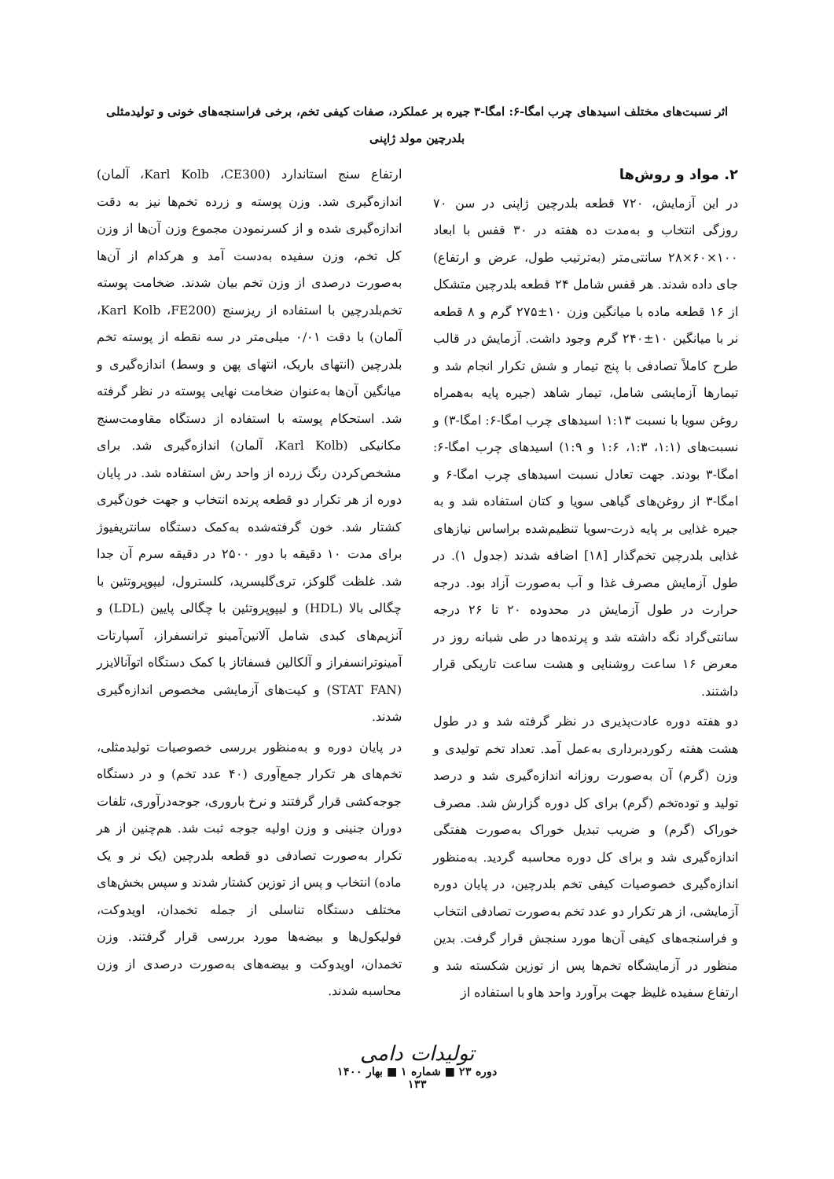اثر نسبت‌های مختلف اسیدهای چرب امگا-۶: امگا-۳ جیره بر عملکرد، صفات کیفی تخم، برخی فراسنجه‌های خونی و تولیدمثلی بلدرچین مولد ژاپنی
۲. مواد و روش‌ها
در این آزمایش، ۷۲۰ قطعه بلدرچین ژاپنی در سن ۷۰ روزگی انتخاب و به‌مدت ده هفته در ۳۰ قفس با ابعاد ۱۰۰×۶۰×۲۸ سانتی‌متر (به‌ترتیب طول، عرض و ارتفاع) جای داده شدند. هر قفس شامل ۲۴ قطعه بلدرچین متشکل از ۱۶ قطعه ماده با میانگین وزن ۱۰±۲۷۵ گرم و ۸ قطعه نر با میانگین ۱۰±۲۴۰ گرم وجود داشت. آزمایش در قالب طرح کاملاً تصادفی با پنج تیمار و شش تکرار انجام شد و تیمارها آزمایشی شامل، تیمار شاهد (جیره پایه به‌همراه روغن سویا با نسبت ۱:۱۳ اسیدهای چرب امگا-۶: امگا-۳) و نسبت‌های (۱:۱، ۱:۳، ۱:۶ و ۱:۹) اسیدهای چرب امگا-۶: امگا-۳ بودند. جهت تعادل نسبت اسیدهای چرب امگا-۶ و امگا-۳ از روغن‌های گیاهی سویا و کتان استفاده شد و به جیره غذایی بر پایه ذرت-سویا تنظیم‌شده براساس نیازهای غذایی بلدرچین تخم‌گذار [۱۸] اضافه شدند (جدول ۱). در طول آزمایش مصرف غذا و آب به‌صورت آزاد بود. درجه حرارت در طول آزمایش در محدوده ۲۰ تا ۲۶ درجه سانتی‌گراد نگه داشته شد و پرنده‌ها در طی شبانه روز در معرض ۱۶ ساعت روشنایی و هشت ساعت تاریکی قرار داشتند.
دو هفته دوره عادت‌پذیری در نظر گرفته شد و در طول هشت هفته رکوردبرداری به‌عمل آمد. تعداد تخم تولیدی و وزن (گرم) آن به‌صورت روزانه اندازه‌گیری شد و درصد تولید و توده‌تخم (گرم) برای کل دوره گزارش شد. مصرف خوراک (گرم) و ضریب تبدیل خوراک به‌صورت هفتگی اندازه‌گیری شد و برای کل دوره محاسبه گردید. به‌منظور اندازه‌گیری خصوصیات کیفی تخم بلدرچین، در پایان دوره آزمایشی، از هر تکرار دو عدد تخم به‌صورت تصادفی انتخاب و فراسنجه‌های کیفی آن‌ها مورد سنجش قرار گرفت. بدین منظور در آزمایشگاه تخم‌ها پس از توزین شکسته شد و ارتفاع سفیده غلیظ جهت برآورد واحد هاو با استفاده از
ارتفاع سنج استاندارد (Karl Kolb ،CE300، آلمان) اندازه‌گیری شد. وزن پوسته و زرده تخم‌ها نیز به دقت اندازه‌گیری شده و از کسرنمودن مجموع وزن آن‌ها از وزن کل تخم، وزن سفیده به‌دست آمد و هرکدام از آن‌ها به‌صورت درصدی از وزن تخم بیان شدند. ضخامت پوسته تخم‌بلدرچین با استفاده از ریزسنج (Karl Kolb ،FE200، آلمان) با دقت ۰/۰۱ میلی‌متر در سه نقطه از پوسته تخم بلدرچین (انتهای باریک، انتهای پهن و وسط) اندازه‌گیری و میانگین آن‌ها به‌عنوان ضخامت نهایی پوسته در نظر گرفته شد. استحکام پوسته با استفاده از دستگاه مقاومت‌سنج مکانیکی (Karl Kolb، آلمان) اندازه‌گیری شد. برای مشخص‌کردن رنگ زرده از واحد رش استفاده شد. در پایان دوره از هر تکرار دو قطعه پرنده انتخاب و جهت خون‌گیری کشتار شد. خون گرفته‌شده به‌کمک دستگاه سانتریفیوژ برای مدت ۱۰ دقیقه با دور ۲۵۰۰ در دقیقه سرم آن جدا شد. غلظت گلوکز، تری‌گلیسرید، کلسترول، لیپوپروتئین با چگالی بالا (HDL) و لیپوپروتئین با چگالی پایین (LDL) و آنزیم‌های کبدی شامل آلانین‌آمینو ترانسفراز، آسپارتات آمینوترانسفراز و آلکالین فسفاتاز با کمک دستگاه اتوآنالایزر (STAT FAN) و کیت‌های آزمایشی مخصوص اندازه‌گیری شدند.
در پایان دوره و به‌منظور بررسی خصوصیات تولیدمثلی، تخم‌های هر تکرار جمع‌آوری (۴۰ عدد تخم) و در دستگاه جوجه‌کشی قرار گرفتند و نرخ باروری، جوجه‌درآوری، تلفات دوران جنینی و وزن اولیه جوجه ثبت شد. هم‌چنین از هر تکرار به‌صورت تصادفی دو قطعه بلدرچین (یک نر و یک ماده) انتخاب و پس از توزین کشتار شدند و سپس بخش‌های مختلف دستگاه تناسلی از جمله تخمدان، اویدوکت، فولیکول‌ها و بیضه‌ها مورد بررسی قرار گرفتند. وزن تخمدان، اویدوکت و بیضه‌های به‌صورت درصدی از وزن محاسبه شدند.
تولیدات دامی
دوره ۲۳ ■ شماره ۱ ■ بهار ۱۴۰۰
۱۳۳